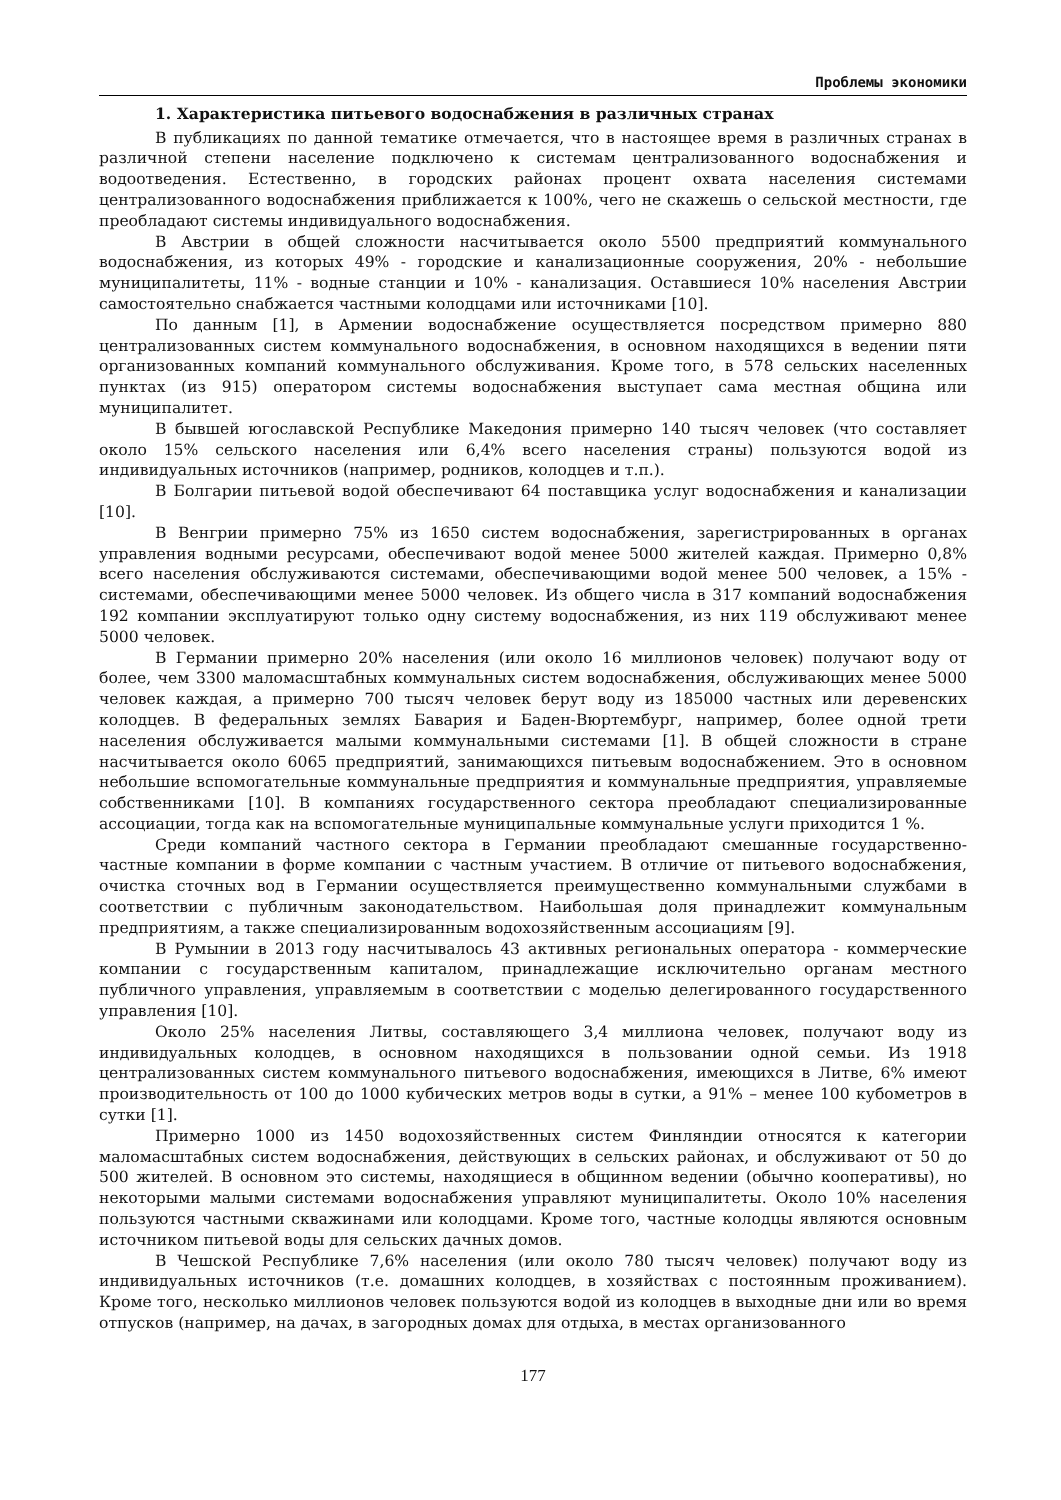Проблемы экономики
1. Характеристика питьевого водоснабжения в различных странах
В публикациях по данной тематике отмечается, что в настоящее время в различных странах в различной степени население подключено к системам централизованного водоснабжения и водоотведения. Естественно, в городских районах процент охвата населения системами централизованного водоснабжения приближается к 100%, чего не скажешь о сельской местности, где преобладают системы индивидуального водоснабжения.
В Австрии в общей сложности насчитывается около 5500 предприятий коммунального водоснабжения, из которых 49% - городские и канализационные сооружения, 20% - небольшие муниципалитеты, 11% - водные станции и 10% - канализация. Оставшиеся 10% населения Австрии самостоятельно снабжается частными колодцами или источниками [10].
По данным [1], в Армении водоснабжение осуществляется посредством примерно 880 централизованных систем коммунального водоснабжения, в основном находящихся в ведении пяти организованных компаний коммунального обслуживания. Кроме того, в 578 сельских населенных пунктах (из 915) оператором системы водоснабжения выступает сама местная община или муниципалитет.
В бывшей югославской Республике Македония примерно 140 тысяч человек (что составляет около 15% сельского населения или 6,4% всего населения страны) пользуются водой из индивидуальных источников (например, родников, колодцев и т.п.).
В Болгарии питьевой водой обеспечивают 64 поставщика услуг водоснабжения и канализации [10].
В Венгрии примерно 75% из 1650 систем водоснабжения, зарегистрированных в органах управления водными ресурсами, обеспечивают водой менее 5000 жителей каждая. Примерно 0,8% всего населения обслуживаются системами, обеспечивающими водой менее 500 человек, а 15% - системами, обеспечивающими менее 5000 человек. Из общего числа в 317 компаний водоснабжения 192 компании эксплуатируют только одну систему водоснабжения, из них 119 обслуживают менее 5000 человек.
В Германии примерно 20% населения (или около 16 миллионов человек) получают воду от более, чем 3300 маломасштабных коммунальных систем водоснабжения, обслуживающих менее 5000 человек каждая, а примерно 700 тысяч человек берут воду из 185000 частных или деревенских колодцев. В федеральных землях Бавария и Баден-Вюртембург, например, более одной трети населения обслуживается малыми коммунальными системами [1]. В общей сложности в стране насчитывается около 6065 предприятий, занимающихся питьевым водоснабжением. Это в основном небольшие вспомогательные коммунальные предприятия и коммунальные предприятия, управляемые собственниками [10]. В компаниях государственного сектора преобладают специализированные ассоциации, тогда как на вспомогательные муниципальные коммунальные услуги приходится 1 %.
Среди компаний частного сектора в Германии преобладают смешанные государственно-частные компании в форме компании с частным участием. В отличие от питьевого водоснабжения, очистка сточных вод в Германии осуществляется преимущественно коммунальными службами в соответствии с публичным законодательством. Наибольшая доля принадлежит коммунальным предприятиям, а также специализированным водохозяйственным ассоциациям [9].
В Румынии в 2013 году насчитывалось 43 активных региональных оператора - коммерческие компании с государственным капиталом, принадлежащие исключительно органам местного публичного управления, управляемым в соответствии с моделью делегированного государственного управления [10].
Около 25% населения Литвы, составляющего 3,4 миллиона человек, получают воду из индивидуальных колодцев, в основном находящихся в пользовании одной семьи. Из 1918 централизованных систем коммунального питьевого водоснабжения, имеющихся в Литве, 6% имеют производительность от 100 до 1000 кубических метров воды в сутки, а 91% – менее 100 кубометров в сутки [1].
Примерно 1000 из 1450 водохозяйственных систем Финляндии относятся к категории маломасштабных систем водоснабжения, действующих в сельских районах, и обслуживают от 50 до 500 жителей. В основном это системы, находящиеся в общинном ведении (обычно кооперативы), но некоторыми малыми системами водоснабжения управляют муниципалитеты. Около 10% населения пользуются частными скважинами или колодцами. Кроме того, частные колодцы являются основным источником питьевой воды для сельских дачных домов.
В Чешской Республике 7,6% населения (или около 780 тысяч человек) получают воду из индивидуальных источников (т.е. домашних колодцев, в хозяйствах с постоянным проживанием). Кроме того, несколько миллионов человек пользуются водой из колодцев в выходные дни или во время отпусков (например, на дачах, в загородных домах для отдыха, в местах организованного
177